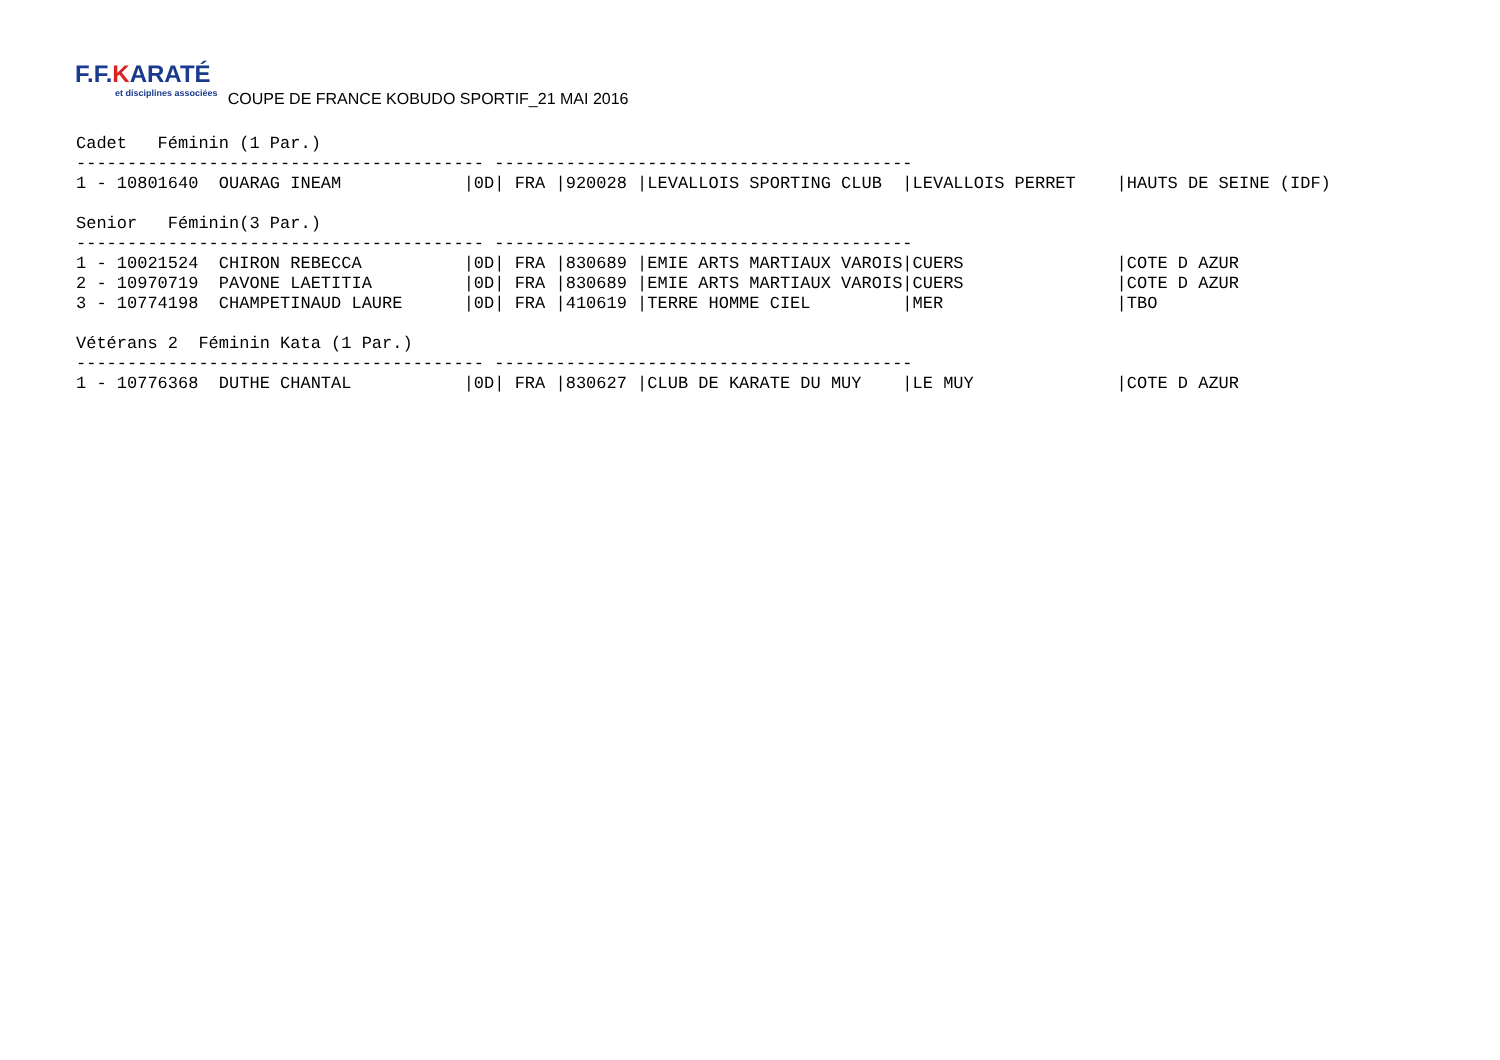F.F.KARATÉ et disciplines associées COUPE DE FRANCE KOBUDO SPORTIF_21 MAI 2016
Cadet   Féminin (1 Par.)
---------------------------------------- -----------------------------------------
1 - 10801640  OUARAG INEAM            |0D| FRA |920028 |LEVALLOIS SPORTING CLUB  |LEVALLOIS PERRET    |HAUTS DE SEINE (IDF)

Senior   Féminin(3 Par.)
---------------------------------------- -----------------------------------------
1 - 10021524  CHIRON REBECCA          |0D| FRA |830689 |EMIE ARTS MARTIAUX VAROIS|CUERS               |COTE D AZUR
2 - 10970719  PAVONE LAETITIA         |0D| FRA |830689 |EMIE ARTS MARTIAUX VAROIS|CUERS               |COTE D AZUR
3 - 10774198  CHAMPETINAUD LAURE      |0D| FRA |410619 |TERRE HOMME CIEL         |MER                 |TBO

Vétérans 2  Féminin Kata (1 Par.)
---------------------------------------- -----------------------------------------
1 - 10776368  DUTHE CHANTAL           |0D| FRA |830627 |CLUB DE KARATE DU MUY    |LE MUY              |COTE D AZUR